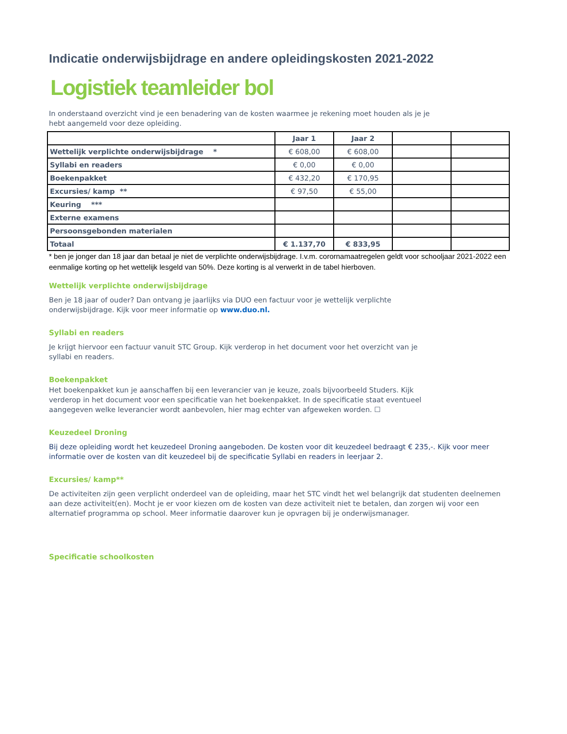Indicatie onderwijsbijdrage en andere opleidingskosten 2021-2022
Logistiek teamleider bol
In onderstaand overzicht vind je een benadering van de kosten waarmee je rekening moet houden als je je
hebt aangemeld voor deze opleiding.
| | Jaar 1 | Jaar 2 | | |
| Wettelijk verplichte onderwijsbijdrage * | € 608,00 | € 608,00 | | |
| Syllabi en readers | € 0,00 | € 0,00 | | |
| Boekenpakket | € 432,20 | € 170,95 | | |
| Excursies/ kamp ** | € 97,50 | € 55,00 | | |
| Keuring *** | | | | |
| Externe examens | | | | |
| Persoonsgebonden materialen | | | | |
| Totaal | € 1.137,70 | € 833,95 | | |
* ben je jonger dan 18 jaar dan betaal je niet de verplichte onderwijsbijdrage. I.v.m. corornamaatregelen geldt voor schooljaar 2021-2022 een eenmalige korting op het wettelijk lesgeld van 50%. Deze korting is al verwerkt in de tabel hierboven.
Wettelijk verplichte onderwijsbijdrage
Ben je 18 jaar of ouder? Dan ontvang je jaarlijks via DUO een factuur voor je wettelijk verplichte
onderwijsbijdrage. Kijk voor meer informatie op www.duo.nl.
Syllabi en readers
Je krijgt hiervoor een factuur vanuit STC Group. Kijk verderop in het document voor het overzicht van je
syllabi en readers.
Boekenpakket
Het boekenpakket kun je aanschaffen bij een leverancier van je keuze, zoals bijvoorbeeld Studers. Kijk
verderop in het document voor een specificatie van het boekenpakket. In de specificatie staat eventueel
aangegeven welke leverancier wordt aanbevolen, hier mag echter van afgeweken worden. ☐
Keuzedeel Droning
Bij deze opleiding wordt het keuzedeel Droning aangeboden. De kosten voor dit keuzedeel bedraagt € 235,-. Kijk voor meer informatie over de kosten van dit keuzedeel bij de specificatie Syllabi en readers in leerjaar 2.
Excursies/ kamp**
De activiteiten zijn geen verplicht onderdeel van de opleiding, maar het STC vindt het wel belangrijk dat studenten deelnemen aan deze activiteit(en). Mocht je er voor kiezen om de kosten van deze activiteit niet te betalen, dan zorgen wij voor een alternatief programma op school. Meer informatie daarover kun je opvragen bij je onderwijsmanager.
Specificatie schoolkosten